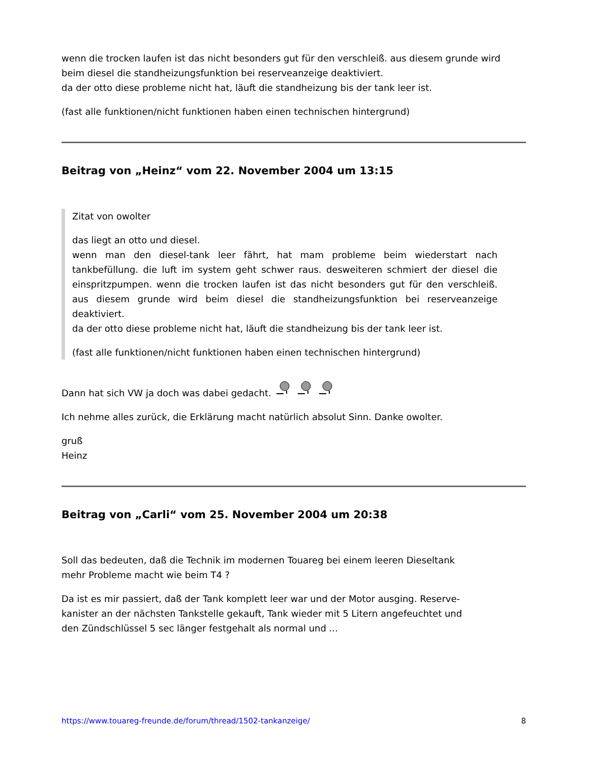wenn die trocken laufen ist das nicht besonders gut für den verschleiß. aus diesem grunde wird beim diesel die standheizungsfunktion bei reserveanzeige deaktiviert.
da der otto diese probleme nicht hat, läuft die standheizung bis der tank leer ist.
(fast alle funktionen/nicht funktionen haben einen technischen hintergrund)
Beitrag von „Heinz“ vom 22. November 2004 um 13:15
Zitat von owolter
das liegt an otto und diesel.
wenn man den diesel-tank leer fährt, hat mam probleme beim wiederstart nach tankbefüllung. die luft im system geht schwer raus. desweiteren schmiert der diesel die einspritzpumpen. wenn die trocken laufen ist das nicht besonders gut für den verschleiß. aus diesem grunde wird beim diesel die standheizungsfunktion bei reserveanzeige deaktiviert.
da der otto diese probleme nicht hat, läuft die standheizung bis der tank leer ist.
(fast alle funktionen/nicht funktionen haben einen technischen hintergrund)
Dann hat sich VW ja doch was dabei gedacht.
Ich nehme alles zurück, die Erklärung macht natürlich absolut Sinn. Danke owolter.
gruß
Heinz
Beitrag von „Carli“ vom 25. November 2004 um 20:38
Soll das bedeuten, daß die Technik im modernen Touareg bei einem leeren Dieseltank
mehr Probleme macht wie beim T4 ?
Da ist es mir passiert, daß der Tank komplett leer war und der Motor ausging. Reserve-
kanister an der nächsten Tankstelle gekauft, Tank wieder mit 5 Litern angefeuchtet und
den Zündschlüssel 5 sec länger festgehalt als normal und ...
https://www.touareg-freunde.de/forum/thread/1502-tankanzeige/ 8